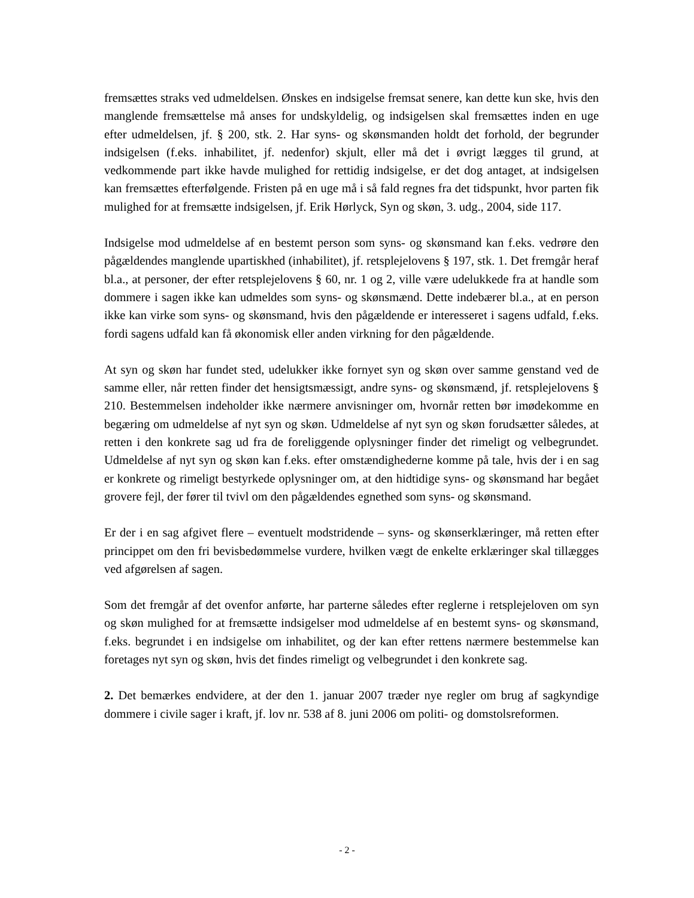fremsættes straks ved udmeldelsen. Ønskes en indsigelse fremsat senere, kan dette kun ske, hvis den manglende fremsættelse må anses for undskyldelig, og indsigelsen skal fremsættes inden en uge efter udmeldelsen, jf. § 200, stk. 2. Har syns- og skønsmanden holdt det forhold, der begrunder indsigelsen (f.eks. inhabilitet, jf. nedenfor) skjult, eller må det i øvrigt lægges til grund, at vedkommende part ikke havde mulighed for rettidig indsigelse, er det dog antaget, at indsigelsen kan fremsættes efterfølgende. Fristen på en uge må i så fald regnes fra det tidspunkt, hvor parten fik mulighed for at fremsætte indsigelsen, jf. Erik Hørlyck, Syn og skøn, 3. udg., 2004, side 117.
Indsigelse mod udmeldelse af en bestemt person som syns- og skønsmand kan f.eks. vedrøre den pågældendes manglende upartiskhed (inhabilitet), jf. retsplejelovens § 197, stk. 1. Det fremgår heraf bl.a., at personer, der efter retsplejelovens § 60, nr. 1 og 2, ville være udelukkede fra at handle som dommere i sagen ikke kan udmeldes som syns- og skønsmænd. Dette indebærer bl.a., at en person ikke kan virke som syns- og skønsmand, hvis den pågældende er interesseret i sagens udfald, f.eks. fordi sagens udfald kan få økonomisk eller anden virkning for den pågældende.
At syn og skøn har fundet sted, udelukker ikke fornyet syn og skøn over samme genstand ved de samme eller, når retten finder det hensigtsmæssigt, andre syns- og skønsmænd, jf. retsplejelovens § 210. Bestemmelsen indeholder ikke nærmere anvisninger om, hvornår retten bør imødekomme en begæring om udmeldelse af nyt syn og skøn. Udmeldelse af nyt syn og skøn forudsætter således, at retten i den konkrete sag ud fra de foreliggende oplysninger finder det rimeligt og velbegrundet. Udmeldelse af nyt syn og skøn kan f.eks. efter omstændighederne komme på tale, hvis der i en sag er konkrete og rimeligt bestyrkede oplysninger om, at den hidtidige syns- og skønsmand har begået grovere fejl, der fører til tvivl om den pågældendes egnethed som syns- og skønsmand.
Er der i en sag afgivet flere – eventuelt modstridende – syns- og skønserklæringer, må retten efter princippet om den fri bevisbedømmelse vurdere, hvilken vægt de enkelte erklæringer skal tillægges ved afgørelsen af sagen.
Som det fremgår af det ovenfor anførte, har parterne således efter reglerne i retsplejeloven om syn og skøn mulighed for at fremsætte indsigelser mod udmeldelse af en bestemt syns- og skønsmand, f.eks. begrundet i en indsigelse om inhabilitet, og der kan efter rettens nærmere bestemmelse kan foretages nyt syn og skøn, hvis det findes rimeligt og velbegrundet i den konkrete sag.
2. Det bemærkes endvidere, at der den 1. januar 2007 træder nye regler om brug af sagkyndige dommere i civile sager i kraft, jf. lov nr. 538 af 8. juni 2006 om politi- og domstolsreformen.
- 2 -